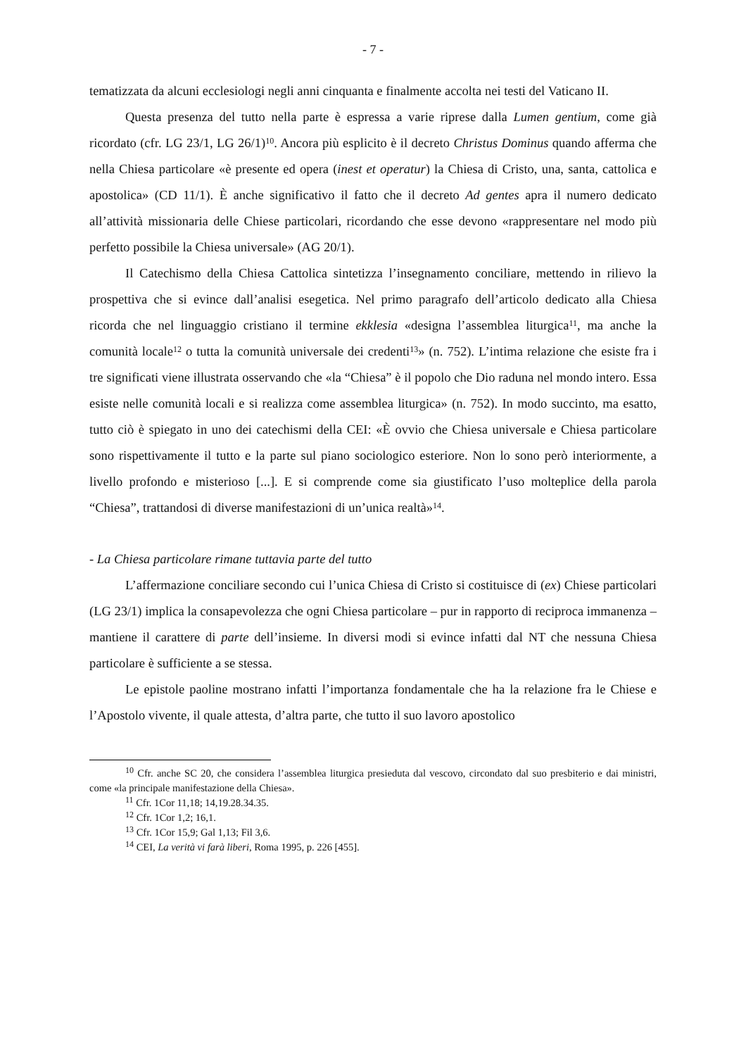- 7 -
tematizzata da alcuni ecclesiologi negli anni cinquanta e finalmente accolta nei testi del Vaticano II.
Questa presenza del tutto nella parte è espressa a varie riprese dalla Lumen gentium, come già ricordato (cfr. LG 23/1, LG 26/1)<sup>10</sup>. Ancora più esplicito è il decreto Christus Dominus quando afferma che nella Chiesa particolare «è presente ed opera (inest et operatur) la Chiesa di Cristo, una, santa, cattolica e apostolica» (CD 11/1). È anche significativo il fatto che il decreto Ad gentes apra il numero dedicato all’attività missionaria delle Chiese particolari, ricordando che esse devono «rappresentare nel modo più perfetto possibile la Chiesa universale» (AG 20/1).
Il Catechismo della Chiesa Cattolica sintetizza l’insegnamento conciliare, mettendo in rilievo la prospettiva che si evince dall’analisi esegetica. Nel primo paragrafo dell’articolo dedicato alla Chiesa ricorda che nel linguaggio cristiano il termine ekklesia «designa l’assemblea liturgica<sup>11</sup>, ma anche la comunità locale<sup>12</sup> o tutta la comunità universale dei credenti<sup>13</sup>» (n. 752). L’intima relazione che esiste fra i tre significati viene illustrata osservando che «la “Chiesa” è il popolo che Dio raduna nel mondo intero. Essa esiste nelle comunità locali e si realizza come assemblea liturgica» (n. 752). In modo succinto, ma esatto, tutto ciò è spiegato in uno dei catechismi della CEI: «È ovvio che Chiesa universale e Chiesa particolare sono rispettivamente il tutto e la parte sul piano sociologico esteriore. Non lo sono però interiormente, a livello profondo e misterioso [...]. E si comprende come sia giustificato l’uso molteplice della parola “Chiesa”, trattandosi di diverse manifestazioni di un’unica realtà»<sup>14</sup>.
- La Chiesa particolare rimane tuttavia parte del tutto
L’affermazione conciliare secondo cui l’unica Chiesa di Cristo si costituisce di (ex) Chiese particolari (LG 23/1) implica la consapevolezza che ogni Chiesa particolare – pur in rapporto di reciproca immanenza – mantiene il carattere di parte dell’insieme. In diversi modi si evince infatti dal NT che nessuna Chiesa particolare è sufficiente a se stessa.
Le epistole paoline mostrano infatti l’importanza fondamentale che ha la relazione fra le Chiese e l’Apostolo vivente, il quale attesta, d’altra parte, che tutto il suo lavoro apostolico
<sup>10</sup> Cfr. anche SC 20, che considera l’assemblea liturgica presieduta dal vescovo, circondato dal suo presbiterio e dai ministri, come «la principale manifestazione della Chiesa».
<sup>11</sup> Cfr. 1Cor 11,18; 14,19.28.34.35.
<sup>12</sup> Cfr. 1Cor 1,2; 16,1.
<sup>13</sup> Cfr. 1Cor 15,9; Gal 1,13; Fil 3,6.
<sup>14</sup> CEI, La verità vi farà liberi, Roma 1995, p. 226 [455].